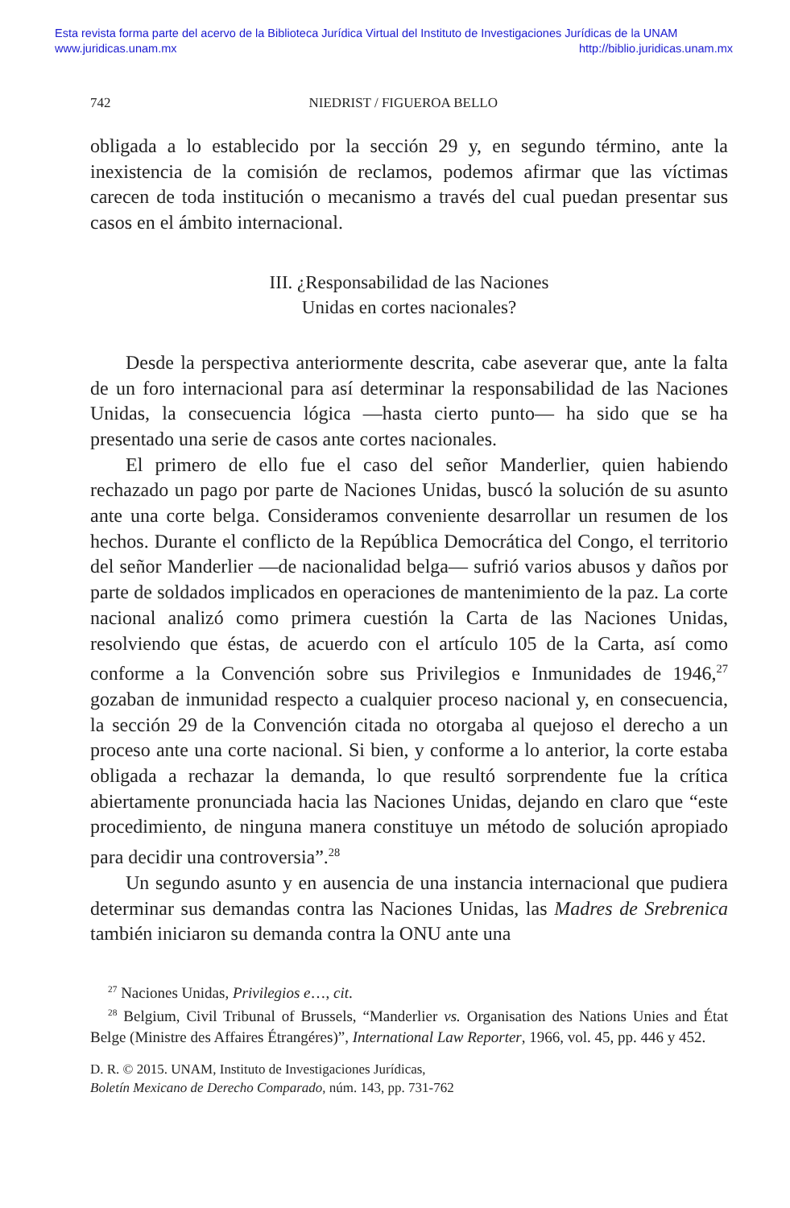Esta revista forma parte del acervo de la Biblioteca Jurídica Virtual del Instituto de Investigaciones Jurídicas de la UNAM
www.juridicas.unam.mx http://biblio.juridicas.unam.mx
742 NIEDRIST / FIGUEROA BELLO
obligada a lo establecido por la sección 29 y, en segundo término, ante la inexistencia de la comisión de reclamos, podemos afirmar que las víctimas carecen de toda institución o mecanismo a través del cual puedan presentar sus casos en el ámbito internacional.
III. ¿Responsabilidad de las Naciones
Unidas en cortes nacionales?
Desde la perspectiva anteriormente descrita, cabe aseverar que, ante la falta de un foro internacional para así determinar la responsabilidad de las Naciones Unidas, la consecuencia lógica —hasta cierto punto— ha sido que se ha presentado una serie de casos ante cortes nacionales.
El primero de ello fue el caso del señor Manderlier, quien habiendo rechazado un pago por parte de Naciones Unidas, buscó la solución de su asunto ante una corte belga. Consideramos conveniente desarrollar un resumen de los hechos. Durante el conflicto de la República Democrática del Congo, el territorio del señor Manderlier —de nacionalidad belga— sufrió varios abusos y daños por parte de soldados implicados en operaciones de mantenimiento de la paz. La corte nacional analizó como primera cuestión la Carta de las Naciones Unidas, resolviendo que éstas, de acuerdo con el artículo 105 de la Carta, así como conforme a la Convención sobre sus Privilegios e Inmunidades de 1946,<sup>27</sup> gozaban de inmunidad respecto a cualquier proceso nacional y, en consecuencia, la sección 29 de la Convención citada no otorgaba al quejoso el derecho a un proceso ante una corte nacional. Si bien, y conforme a lo anterior, la corte estaba obligada a rechazar la demanda, lo que resultó sorprendente fue la crítica abiertamente pronunciada hacia las Naciones Unidas, dejando en claro que “este procedimiento, de ninguna manera constituye un método de solución apropiado para decidir una controversia”.<sup>28</sup>
Un segundo asunto y en ausencia de una instancia internacional que pudiera determinar sus demandas contra las Naciones Unidas, las Madres de Srebrenica también iniciaron su demanda contra la ONU ante una
<sup>27</sup> Naciones Unidas, Privilegios e…, cit.
<sup>28</sup> Belgium, Civil Tribunal of Brussels, “Manderlier vs. Organisation des Nations Unies and État Belge (Ministre des Affaires Étrangéres)”, International Law Reporter, 1966, vol. 45, pp. 446 y 452.
D. R. © 2015. UNAM, Instituto de Investigaciones Jurídicas,
Boletín Mexicano de Derecho Comparado, núm. 143, pp. 731-762